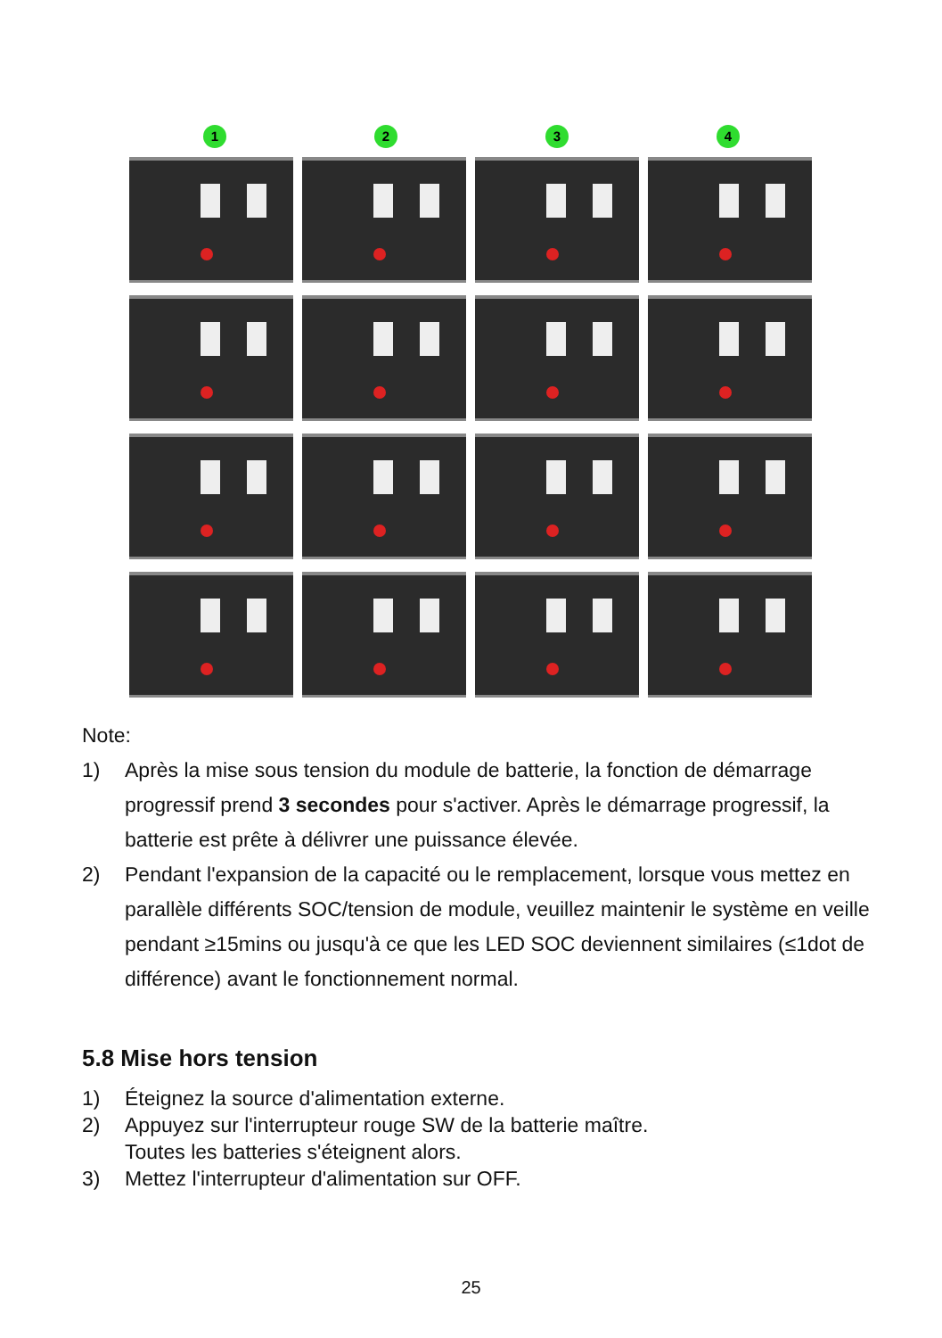1 2 3 4
Note:
1) Après la mise sous tension du module de batterie, la fonction de démarrage progressif prend 3 secondes pour s'activer. Après le démarrage progressif, la batterie est prête à délivrer une puissance élevée.
2) Pendant l'expansion de la capacité ou le remplacement, lorsque vous mettez en parallèle différents SOC/tension de module, veuillez maintenir le système en veille pendant ≥15mins ou jusqu'à ce que les LED SOC deviennent similaires (≤1dot de différence) avant le fonctionnement normal.
5.8 Mise hors tension
1) Éteignez la source d'alimentation externe.
2) Appuyez sur l'interrupteur rouge SW de la batterie maître.
Toutes les batteries s'éteignent alors.
3) Mettez l'interrupteur d'alimentation sur OFF.
25